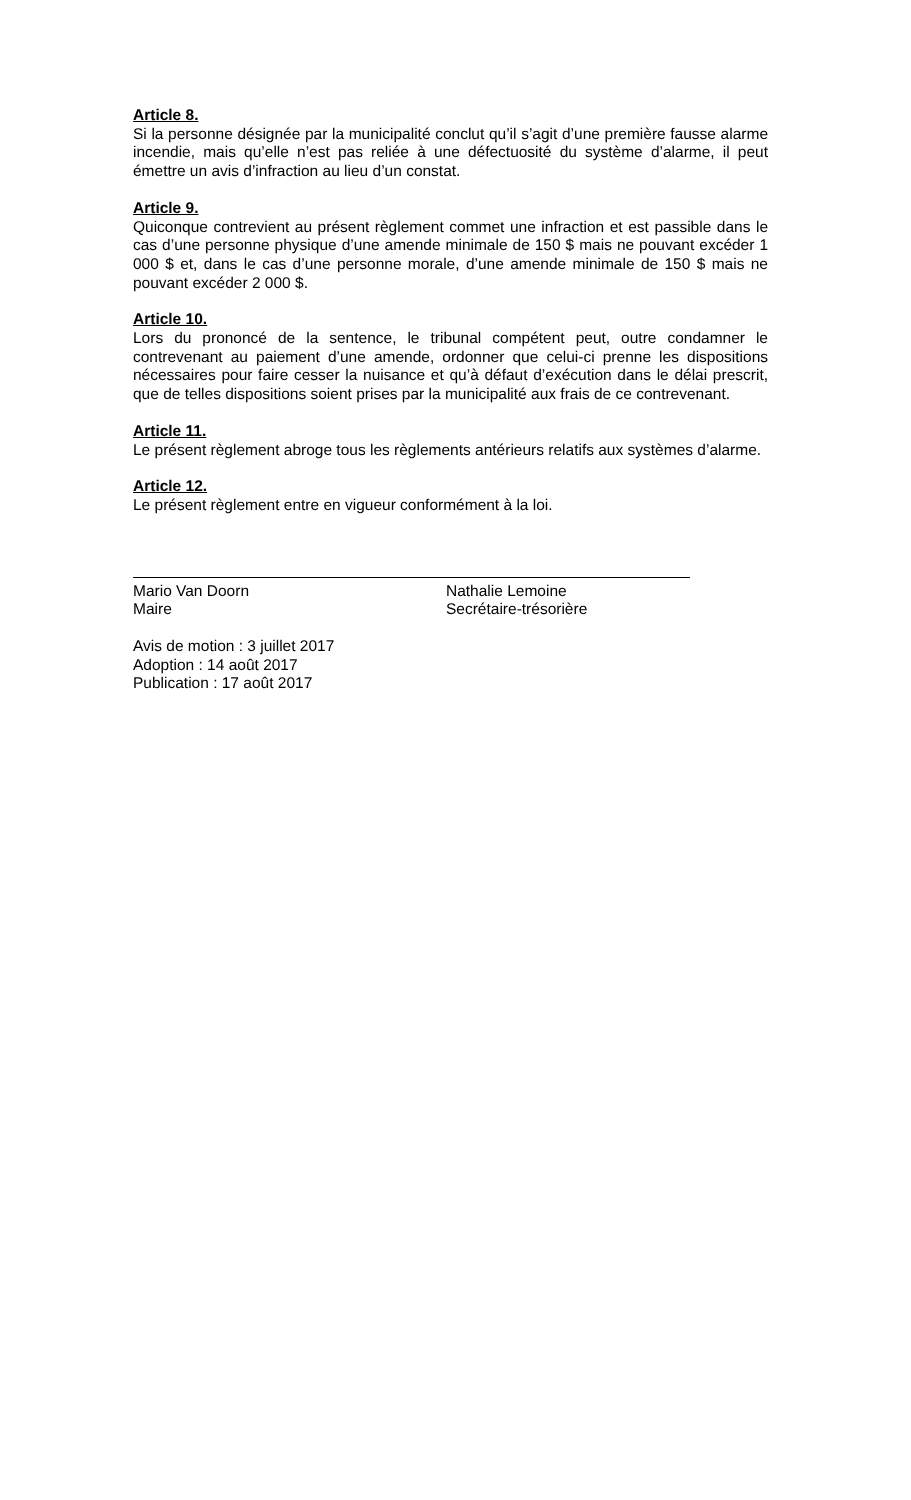Article 8.
Si la personne désignée par la municipalité conclut qu’il s’agit d’une première fausse alarme incendie, mais qu’elle n’est pas reliée à une défectuosité du système d’alarme, il peut émettre un avis d’infraction au lieu d’un constat.
Article 9.
Quiconque contrevient au présent règlement commet une infraction et est passible dans le cas d’une personne physique d’une amende minimale de 150 $ mais ne pouvant excéder 1 000 $ et, dans le cas d’une personne morale, d’une amende minimale de 150 $ mais ne pouvant excéder 2 000 $.
Article 10.
Lors du prononcé de la sentence, le tribunal compétent peut, outre condamner le contrevenant au paiement d’une amende, ordonner que celui-ci prenne les dispositions nécessaires pour faire cesser la nuisance et qu’à défaut d’exécution dans le délai prescrit, que de telles dispositions soient prises par la municipalité aux frais de ce contrevenant.
Article 11.
Le présent règlement abroge tous les règlements antérieurs relatifs aux systèmes d’alarme.
Article 12.
Le présent règlement entre en vigueur conformément à la loi.
Mario Van Doorn
Maire
Nathalie Lemoine
Secrétaire-trésorière
Avis de motion : 3 juillet 2017
Adoption : 14 août 2017
Publication : 17 août 2017